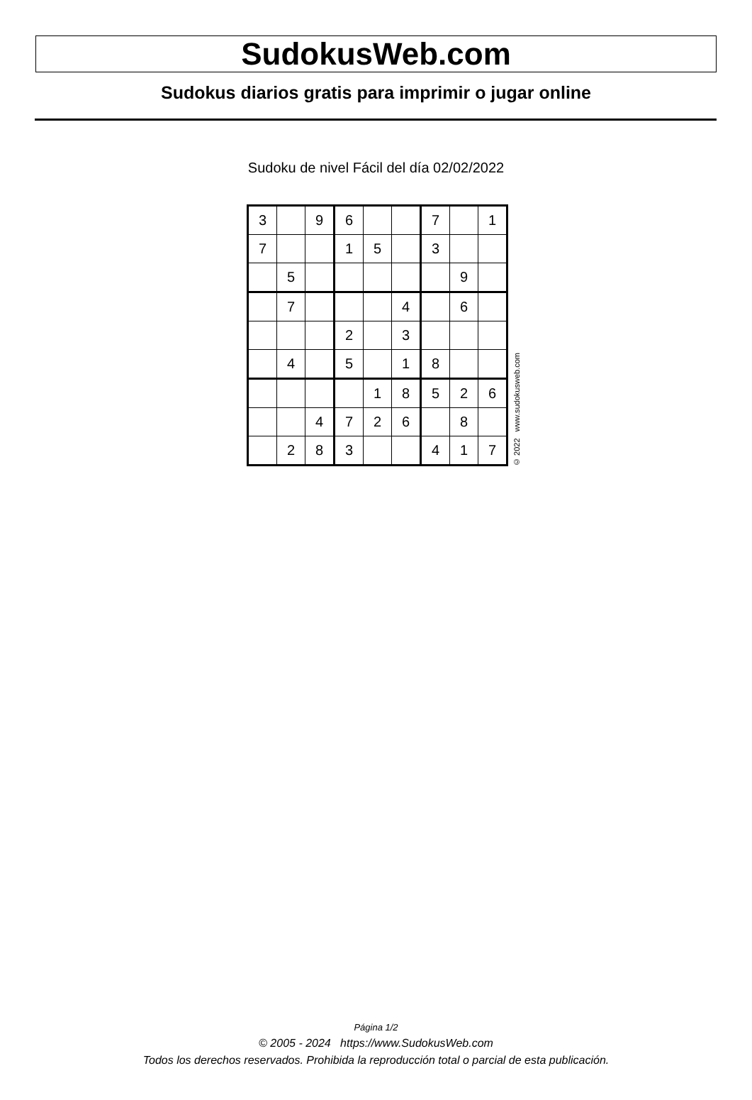SudokusWeb.com
Sudokus diarios gratis para imprimir o jugar online
Sudoku de nivel Fácil del día 02/02/2022
| 3 | | 9 | 6 | | | 7 | | 1 |
| 7 | | | 1 | 5 | | 3 | | |
| | 5 | | | | | | 9 | |
| | 7 | | | | 4 | | 6 | |
| | | | 2 | | 3 | | | |
| | 4 | | 5 | | 1 | 8 | | |
| | | | | 1 | 8 | 5 | 2 | 6 |
| | | 4 | 7 | 2 | 6 | | 8 | |
| | 2 | 8 | 3 | | | 4 | 1 | 7 |
© 2022 www.sudokusweb.com
Página 1/2
© 2005 - 2024 https://www.SudokusWeb.com
Todos los derechos reservados. Prohibida la reproducción total o parcial de esta publicación.